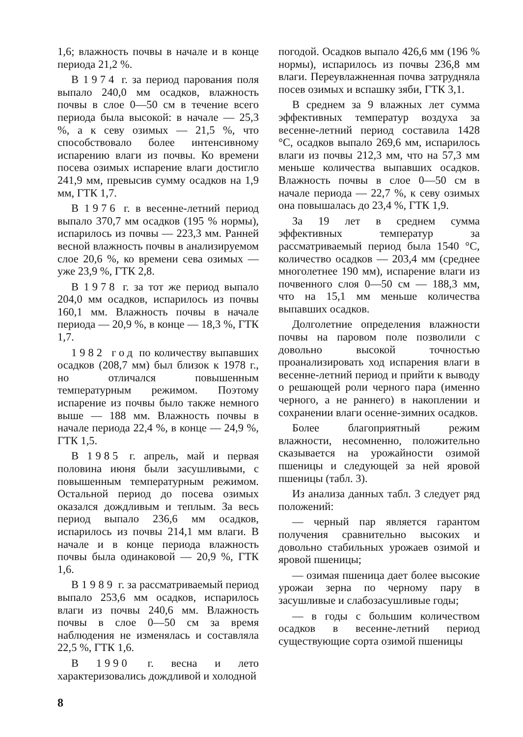1,6; влажность почвы в начале и в конце периода 21,2 %.
В 1974 г. за период парования поля выпало 240,0 мм осадков, влажность почвы в слое 0—50 см в течение всего периода была высокой: в начале — 25,3 %, а к севу озимых — 21,5 %, что способствовало более интенсивному испарению влаги из почвы. Ко времени посева озимых испарение влаги достигло 241,9 мм, превысив сумму осадков на 1,9 мм, ГТК 1,7.
В 1976 г. в весенне-летний период выпало 370,7 мм осадков (195 % нормы), испарилось из почвы — 223,3 мм. Ранней весной влажность почвы в анализируемом слое 20,6 %, ко времени сева озимых — уже 23,9 %, ГТК 2,8.
В 1978 г. за тот же период выпало 204,0 мм осадков, испарилось из почвы 160,1 мм. Влажность почвы в начале периода — 20,9 %, в конце — 18,3 %, ГТК 1,7.
1982 год по количеству выпавших осадков (208,7 мм) был близок к 1978 г., но отличался повышенным температурным режимом. Поэтому испарение из почвы было также немного выше — 188 мм. Влажность почвы в начале периода 22,4 %, в конце — 24,9 %, ГТК 1,5.
В 1985 г. апрель, май и первая половина июня были засушливыми, с повышенным температурным режимом. Остальной период до посева озимых оказался дождливым и теплым. За весь период выпало 236,6 мм осадков, испарилось из почвы 214,1 мм влаги. В начале и в конце периода влажность почвы была одинаковой — 20,9 %, ГТК 1,6.
В 1989 г. за рассматриваемый период выпало 253,6 мм осадков, испарилось влаги из почвы 240,6 мм. Влажность почвы в слое 0—50 см за время наблюдения не изменялась и составляла 22,5 %, ГТК 1,6.
В 1990 г. весна и лето характеризовались дождливой и холодной
погодой. Осадков выпало 426,6 мм (196 % нормы), испарилось из почвы 236,8 мм влаги. Переувлажненная почва затрудняла посев озимых и вспашку зяби, ГТК 3,1.
В среднем за 9 влажных лет сумма эффективных температур воздуха за весенне-летний период составила 1428 °С, осадков выпало 269,6 мм, испарилось влаги из почвы 212,3 мм, что на 57,3 мм меньше количества выпавших осадков. Влажность почвы в слое 0—50 см в начале периода — 22,7 %, к севу озимых она повышалась до 23,4 %, ГТК 1,9.
За 19 лет в среднем сумма эффективных температур за рассматриваемый период была 1540 °С, количество осадков — 203,4 мм (среднее многолетнее 190 мм), испарение влаги из почвенного слоя 0—50 см — 188,3 мм, что на 15,1 мм меньше количества выпавших осадков.
Долголетние определения влажности почвы на паровом поле позволили с довольно высокой точностью проанализировать ход испарения влаги в весенне-летний период и прийти к выводу о решающей роли черного пара (именно черного, а не раннего) в накоплении и сохранении влаги осенне-зимних осадков.
Более благоприятный режим влажности, несомненно, положительно сказывается на урожайности озимой пшеницы и следующей за ней яровой пшеницы (табл. 3).
Из анализа данных табл. 3 следует ряд положений:
— черный пар является гарантом получения сравнительно высоких и довольно стабильных урожаев озимой и яровой пшеницы;
— озимая пшеница дает более высокие урожаи зерна по черному пару в засушливые и слабозасушливые годы;
— в годы с большим количеством осадков в весенне-летний период существующие сорта озимой пшеницы
8